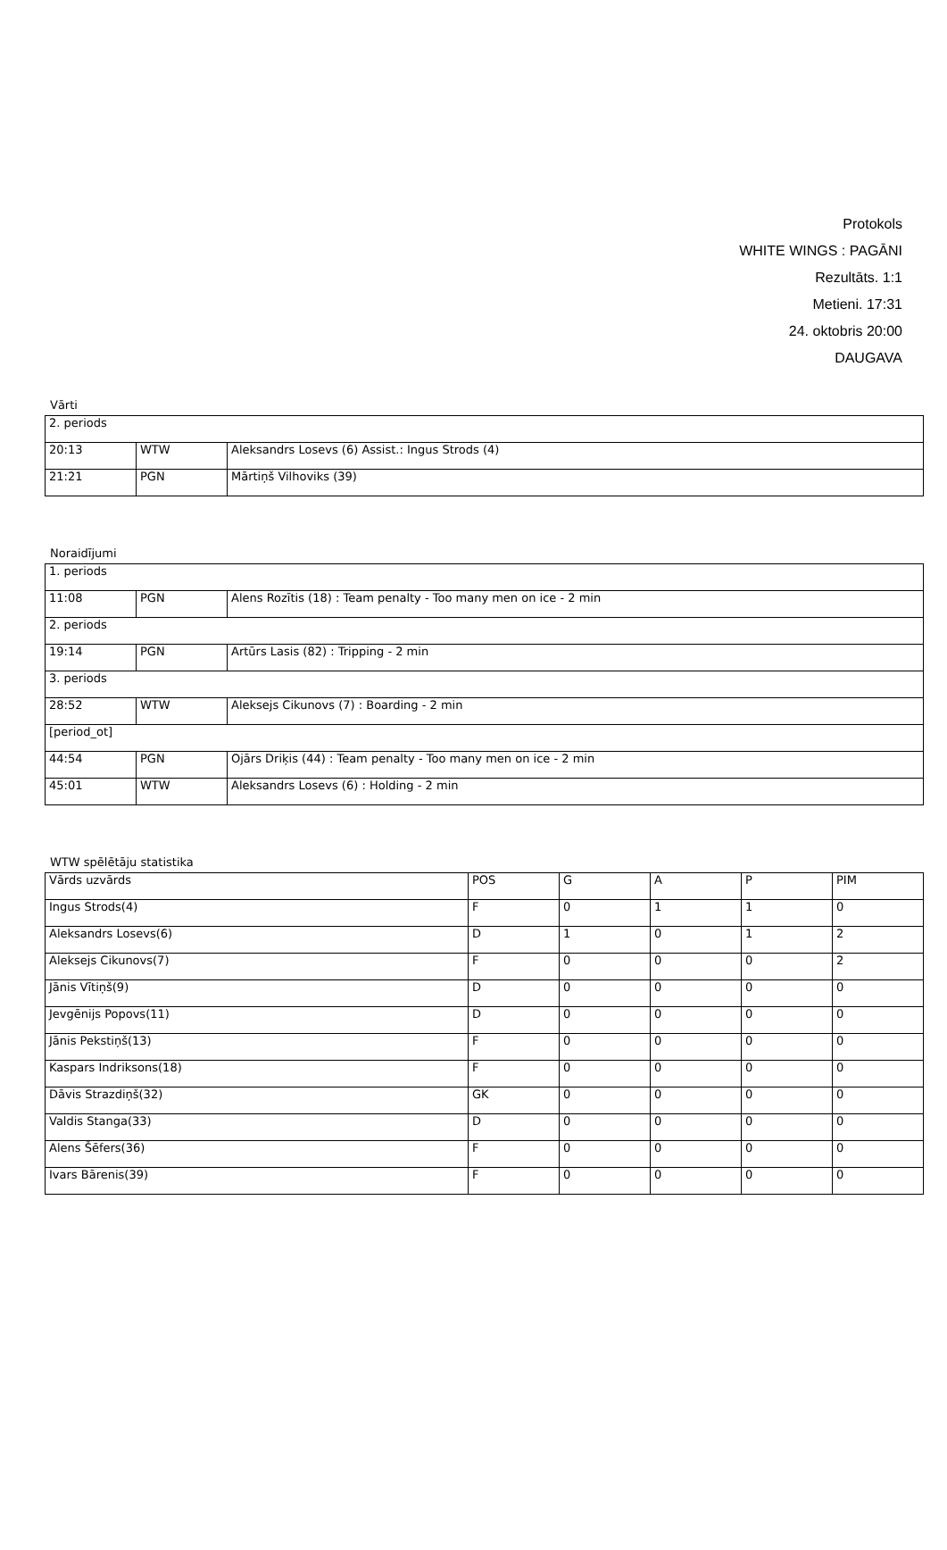Protokols
WHITE WINGS : PAGĀNI
Rezultāts. 1:1
Metieni. 17:31
24. oktobris 20:00
DAUGAVA
Vārti
| 2. periods | | |
| 20:13 | WTW | Aleksandrs Losevs (6) Assist.: Ingus Strods (4) |
| 21:21 | PGN | Mārtiņš Vilhoviks (39) |
Noraidījumi
| 1. periods | | |
| 11:08 | PGN | Alens Rozītis (18) : Team penalty - Too many men on ice - 2 min |
| 2. periods | | |
| 19:14 | PGN | Artūrs Lasis (82) : Tripping - 2 min |
| 3. periods | | |
| 28:52 | WTW | Aleksejs Cikunovs (7) : Boarding - 2 min |
| [period_ot] | | |
| 44:54 | PGN | Ojārs Driķis (44) : Team penalty - Too many men on ice - 2 min |
| 45:01 | WTW | Aleksandrs Losevs (6) : Holding - 2 min |
WTW spēlētāju statistika
| Vārds uzvārds | POS | G | A | P | PIM |
| --- | --- | --- | --- | --- | --- |
| Ingus Strods(4) | F | 0 | 1 | 1 | 0 |
| Aleksandrs Losevs(6) | D | 1 | 0 | 1 | 2 |
| Aleksejs Cikunovs(7) | F | 0 | 0 | 0 | 2 |
| Jānis Vītiņš(9) | D | 0 | 0 | 0 | 0 |
| Jevgēnijs Popovs(11) | D | 0 | 0 | 0 | 0 |
| Jānis Pekstiņš(13) | F | 0 | 0 | 0 | 0 |
| Kaspars Indriksons(18) | F | 0 | 0 | 0 | 0 |
| Dāvis Strazdiņš(32) | GK | 0 | 0 | 0 | 0 |
| Valdis Stanga(33) | D | 0 | 0 | 0 | 0 |
| Alens Šēfers(36) | F | 0 | 0 | 0 | 0 |
| Ivars Bārenis(39) | F | 0 | 0 | 0 | 0 |